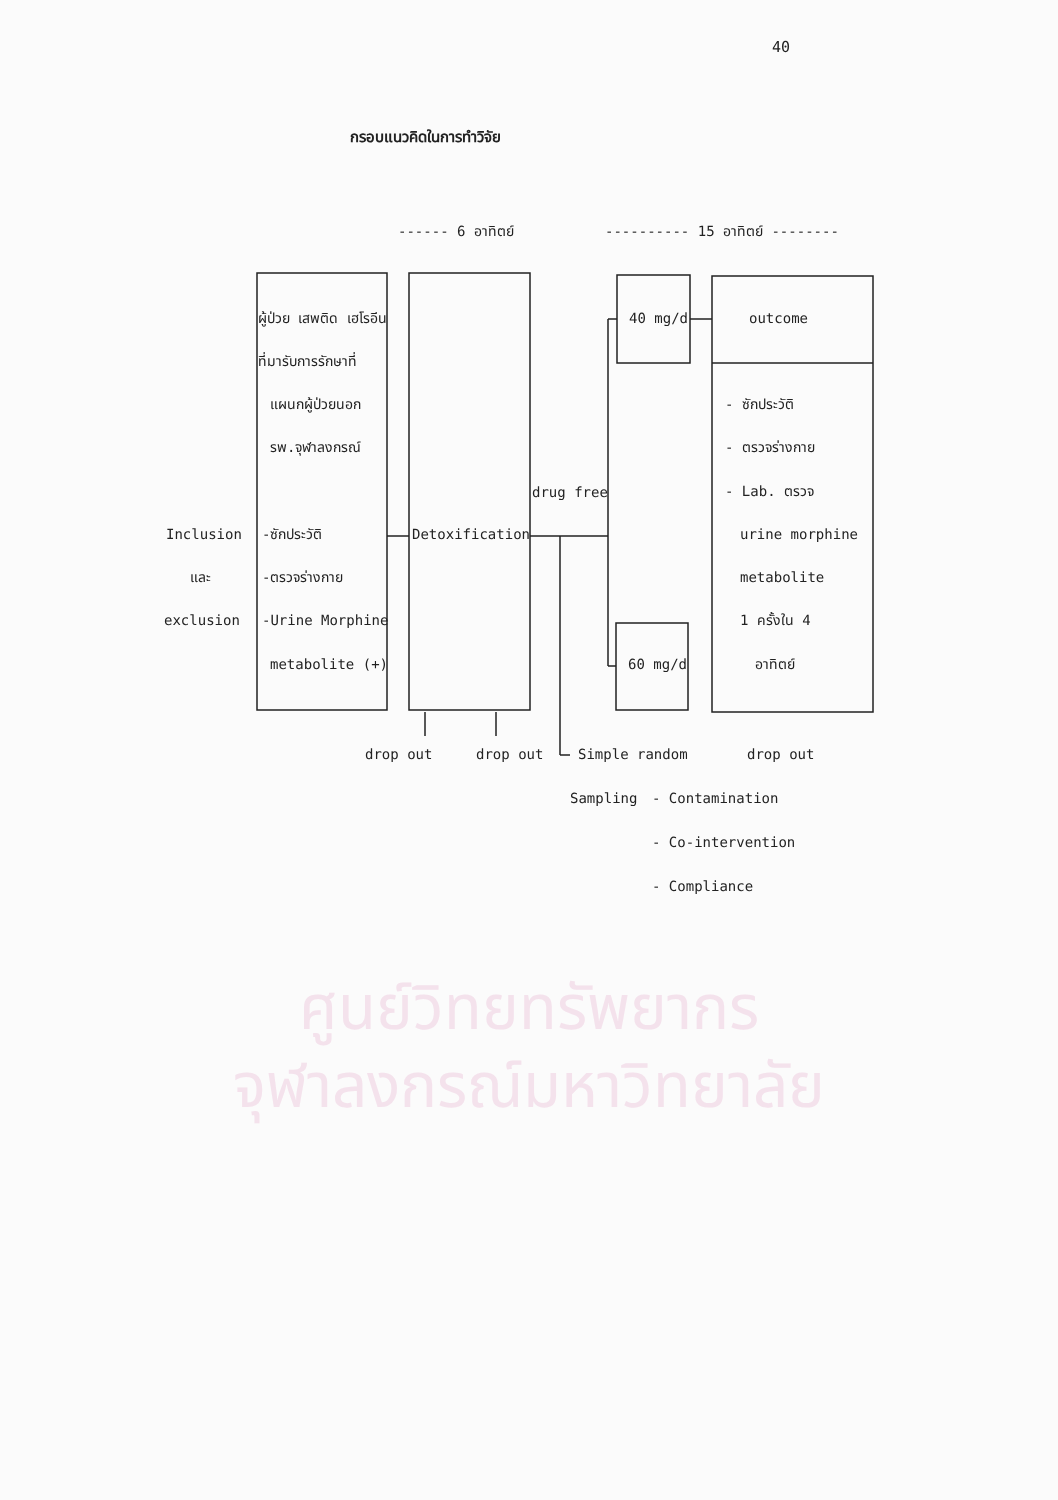40
กรอบแนวคิดในการทำวิจัย
------ 6 อาทิตย์
---------- 15 อาทิตย์ --------
ผู้ป่วย เสพติด เฮโรอีน
ที่มารับการรักษาที่
แผนกผู้ป่วยนอก
รพ.จุฬาลงกรณ์
Inclusion
และ
exclusion
-ซักประวัติ
-ตรวจร่างกาย
-Urine Morphine
metabolite (+)
Detoxification
drug free
40 mg/d
outcome
- ซักประวัติ
- ตรวจร่างกาย
- Lab. ตรวจ
urine morphine
metabolite
1 ครั้งใน 4
อาทิตย์
60 mg/d
drop out
drop out
Simple random
drop out
Sampling
- Contamination
- Co-intervention
- Compliance
ศูนย์วิทยทรัพยากร
จุฬาลงกรณ์มหาวิทยาลัย